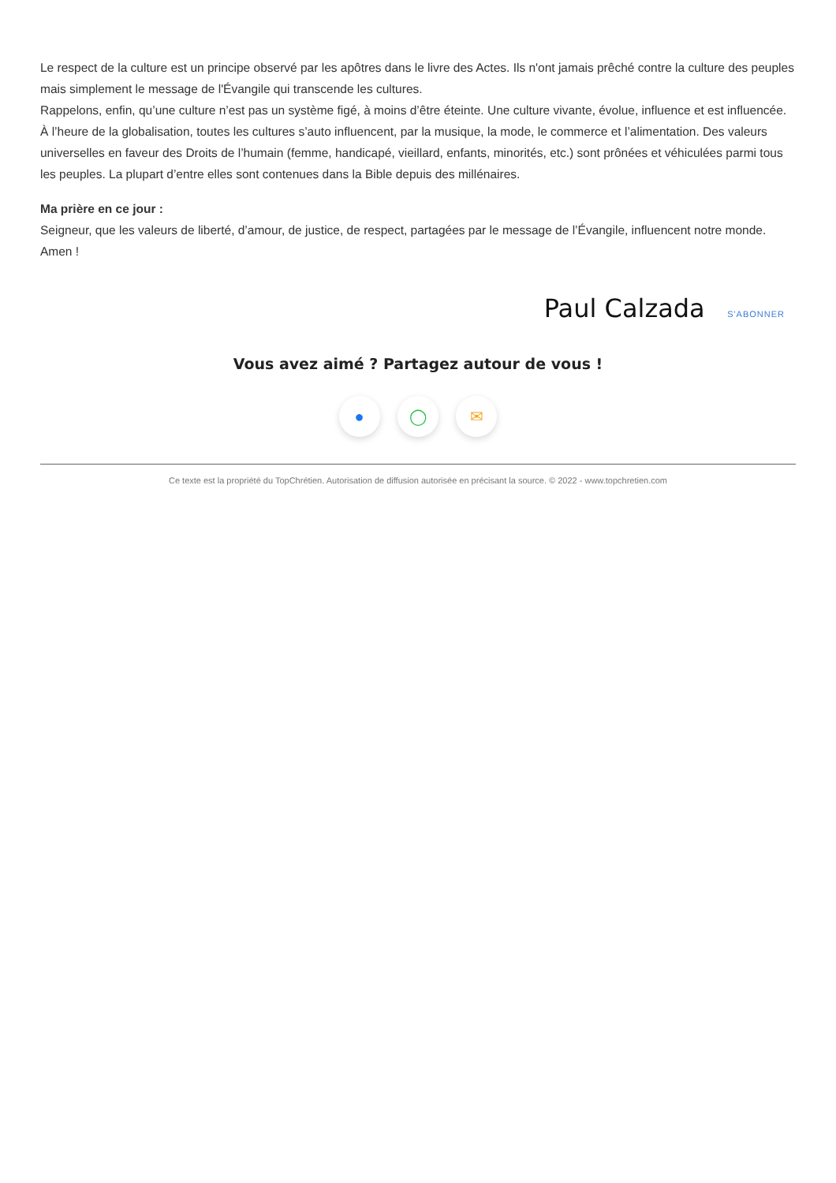Le respect de la culture est un principe observé par les apôtres dans le livre des Actes. Ils n'ont jamais prêché contre la culture des peuples mais simplement le message de l'Évangile qui transcende les cultures.
Rappelons, enfin, qu’une culture n’est pas un système figé, à moins d’être éteinte. Une culture vivante, évolue, influence et est influencée. À l’heure de la globalisation, toutes les cultures s’auto influencent, par la musique, la mode, le commerce et l’alimentation. Des valeurs universelles en faveur des Droits de l’humain (femme, handicapé, vieillard, enfants, minorités, etc.) sont prônées et véhiculées parmi tous les peuples. La plupart d’entre elles sont contenues dans la Bible depuis des millénaires.
Ma prière en ce jour :
Seigneur, que les valeurs de liberté, d’amour, de justice, de respect, partagées par le message de l’Évangile, influencent notre monde. Amen !
Paul Calzada S'ABONNER
Vous avez aimé ? Partagez autour de vous !
● ◯ ✉
Ce texte est la propriété du TopChrétien. Autorisation de diffusion autorisée en précisant la source. © 2022 - www.topchretien.com